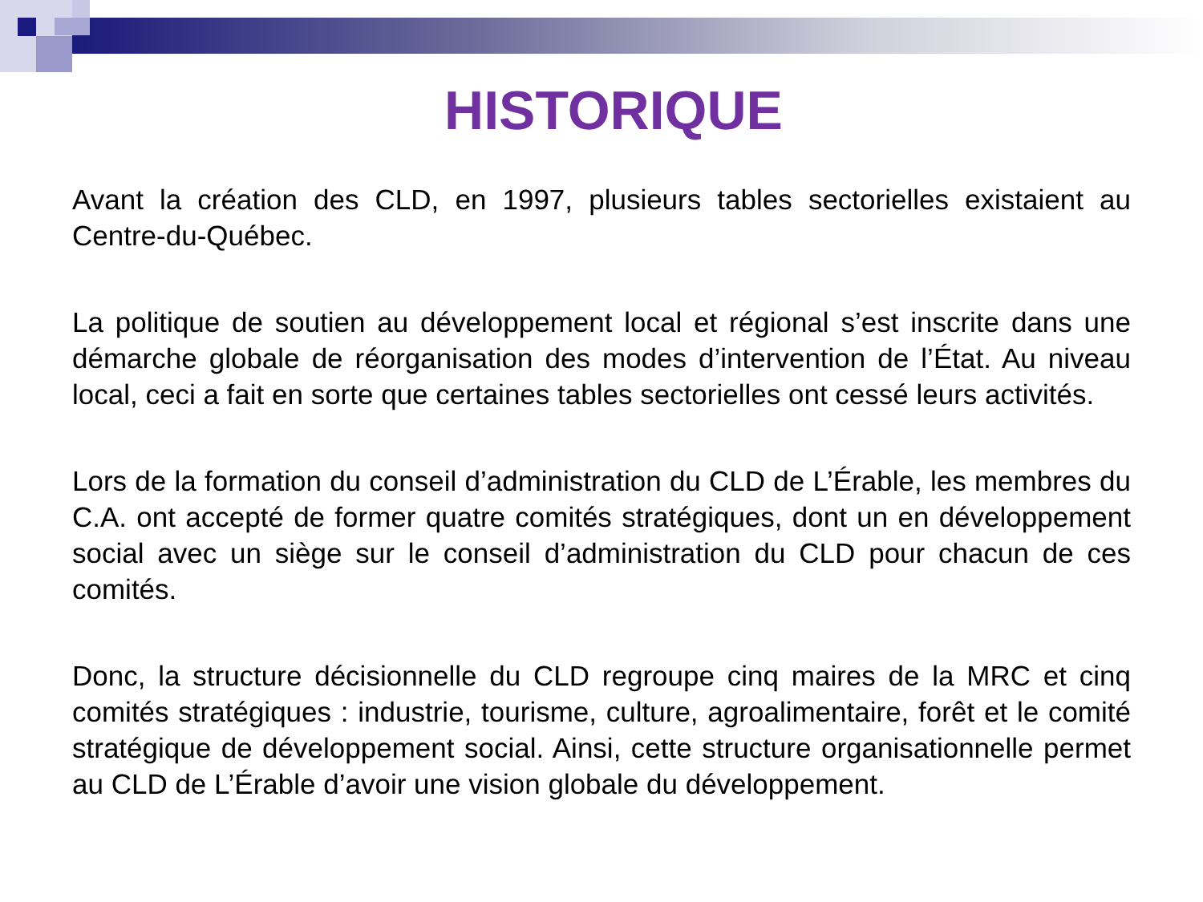HISTORIQUE
Avant la création des CLD, en 1997, plusieurs tables sectorielles existaient au Centre-du-Québec.
La politique de soutien au développement local et régional s’est inscrite dans une démarche globale de réorganisation des modes d’intervention de l’État. Au niveau local, ceci a fait en sorte que certaines tables sectorielles ont cessé leurs activités.
Lors de la formation du conseil d’administration du CLD de L’Érable, les membres du C.A. ont accepté de former quatre comités stratégiques, dont un en développement social avec un siège sur le conseil d’administration du CLD pour chacun de ces comités.
Donc, la structure décisionnelle du CLD regroupe cinq maires de la MRC et cinq comités stratégiques : industrie, tourisme, culture, agroalimentaire, forêt et le comité stratégique de développement social. Ainsi, cette structure organisationnelle permet au CLD de L’Érable d’avoir une vision globale du développement.